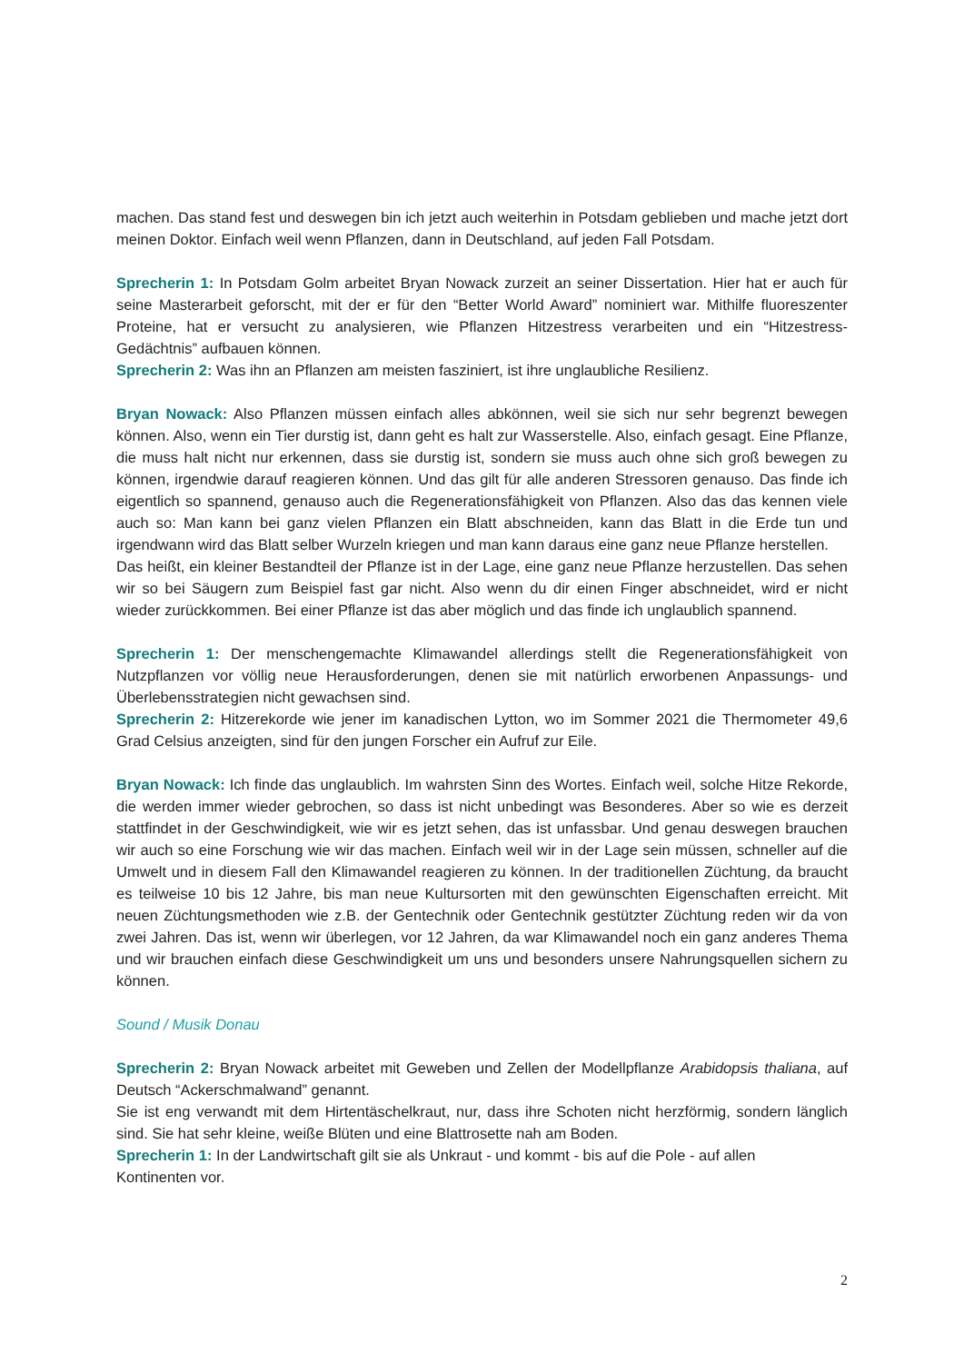machen. Das stand fest und deswegen bin ich jetzt auch weiterhin in Potsdam geblieben und mache jetzt dort meinen Doktor. Einfach weil wenn Pflanzen, dann in Deutschland, auf jeden Fall Potsdam.
Sprecherin 1: In Potsdam Golm arbeitet Bryan Nowack zurzeit an seiner Dissertation. Hier hat er auch für seine Masterarbeit geforscht, mit der er für den “Better World Award” nominiert war. Mithilfe fluoreszenter Proteine, hat er versucht zu analysieren, wie Pflanzen Hitzestress verarbeiten und ein “Hitzestress-Gedächtnis” aufbauen können.
Sprecherin 2: Was ihn an Pflanzen am meisten fasziniert, ist ihre unglaubliche Resilienz.
Bryan Nowack: Also Pflanzen müssen einfach alles abkönnen, weil sie sich nur sehr begrenzt bewegen können. Also, wenn ein Tier durstig ist, dann geht es halt zur Wasserstelle. Also, einfach gesagt. Eine Pflanze, die muss halt nicht nur erkennen, dass sie durstig ist, sondern sie muss auch ohne sich groß bewegen zu können, irgendwie darauf reagieren können. Und das gilt für alle anderen Stressoren genauso. Das finde ich eigentlich so spannend, genauso auch die Regenerationsfähigkeit von Pflanzen. Also das das kennen viele auch so: Man kann bei ganz vielen Pflanzen ein Blatt abschneiden, kann das Blatt in die Erde tun und irgendwann wird das Blatt selber Wurzeln kriegen und man kann daraus eine ganz neue Pflanze herstellen.
Das heißt, ein kleiner Bestandteil der Pflanze ist in der Lage, eine ganz neue Pflanze herzustellen. Das sehen wir so bei Säugern zum Beispiel fast gar nicht. Also wenn du dir einen Finger abschneidet, wird er nicht wieder zurückkommen. Bei einer Pflanze ist das aber möglich und das finde ich unglaublich spannend.
Sprecherin 1: Der menschengemachte Klimawandel allerdings stellt die Regenerationsfähigkeit von Nutzpflanzen vor völlig neue Herausforderungen, denen sie mit natürlich erworbenen Anpassungs- und Überlebensstrategien nicht gewachsen sind.
Sprecherin 2: Hitzerekorde wie jener im kanadischen Lytton, wo im Sommer 2021 die Thermometer 49,6 Grad Celsius anzeigten, sind für den jungen Forscher ein Aufruf zur Eile.
Bryan Nowack: Ich finde das unglaublich. Im wahrsten Sinn des Wortes. Einfach weil, solche Hitze Rekorde, die werden immer wieder gebrochen, so dass ist nicht unbedingt was Besonderes. Aber so wie es derzeit stattfindet in der Geschwindigkeit, wie wir es jetzt sehen, das ist unfassbar. Und genau deswegen brauchen wir auch so eine Forschung wie wir das machen. Einfach weil wir in der Lage sein müssen, schneller auf die Umwelt und in diesem Fall den Klimawandel reagieren zu können. In der traditionellen Züchtung, da braucht es teilweise 10 bis 12 Jahre, bis man neue Kultursorten mit den gewünschten Eigenschaften erreicht. Mit neuen Züchtungsmethoden wie z.B. der Gentechnik oder Gentechnik gestützter Züchtung reden wir da von zwei Jahren. Das ist, wenn wir überlegen, vor 12 Jahren, da war Klimawandel noch ein ganz anderes Thema und wir brauchen einfach diese Geschwindigkeit um uns und besonders unsere Nahrungsquellen sichern zu können.
Sound / Musik Donau
Sprecherin 2: Bryan Nowack arbeitet mit Geweben und Zellen der Modellpflanze Arabidopsis thaliana, auf Deutsch “Ackerschmalwand” genannt.
Sie ist eng verwandt mit dem Hirtentäschelkraut, nur, dass ihre Schoten nicht herzförmig, sondern länglich sind. Sie hat sehr kleine, weiße Blüten und eine Blattrosette nah am Boden.
Sprecherin 1: In der Landwirtschaft gilt sie als Unkraut - und kommt - bis auf die Pole - auf allen
Kontinenten vor.
2